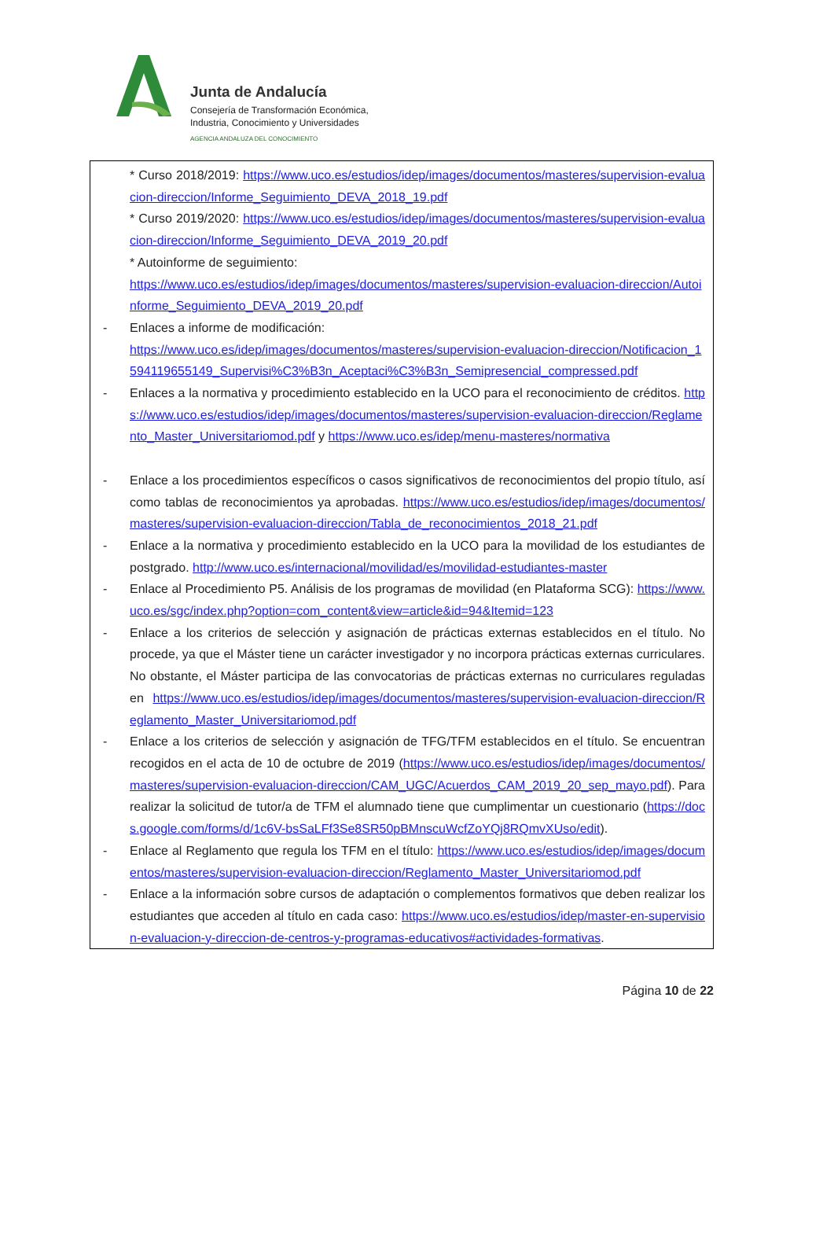Junta de Andalucía
Consejería de Transformación Económica,
Industria, Conocimiento y Universidades
AGENCIA ANDALUZA DEL CONOCIMIENTO
* Curso 2018/2019: https://www.uco.es/estudios/idep/images/documentos/masteres/supervision-evaluacion-direccion/Informe_Seguimiento_DEVA_2018_19.pdf
* Curso 2019/2020: https://www.uco.es/estudios/idep/images/documentos/masteres/supervision-evaluacion-direccion/Informe_Seguimiento_DEVA_2019_20.pdf
* Autoinforme de seguimiento:
https://www.uco.es/estudios/idep/images/documentos/masteres/supervision-evaluacion-direccion/Autoinforme_Seguimiento_DEVA_2019_20.pdf
- Enlaces a informe de modificación:
https://www.uco.es/idep/images/documentos/masteres/supervision-evaluacion-direccion/Notificacion_1594119655149_Supervisi%C3%B3n_Aceptaci%C3%B3n_Semipresencial_compressed.pdf
- Enlaces a la normativa y procedimiento establecido en la UCO para el reconocimiento de créditos. https://www.uco.es/estudios/idep/images/documentos/masteres/supervision-evaluacion-direccion/Reglamento_Master_Universitariomod.pdf y https://www.uco.es/idep/menu-masteres/normativa
- Enlace a los procedimientos específicos o casos significativos de reconocimientos del propio título, así como tablas de reconocimientos ya aprobadas. https://www.uco.es/estudios/idep/images/documentos/masteres/supervision-evaluacion-direccion/Tabla_de_reconocimientos_2018_21.pdf
- Enlace a la normativa y procedimiento establecido en la UCO para la movilidad de los estudiantes de postgrado. http://www.uco.es/internacional/movilidad/es/movilidad-estudiantes-master
- Enlace al Procedimiento P5. Análisis de los programas de movilidad (en Plataforma SCG): https://www.uco.es/sgc/index.php?option=com_content&view=article&id=94&Itemid=123
- Enlace a los criterios de selección y asignación de prácticas externas establecidos en el título. No procede, ya que el Máster tiene un carácter investigador y no incorpora prácticas externas curriculares. No obstante, el Máster participa de las convocatorias de prácticas externas no curriculares reguladas en https://www.uco.es/estudios/idep/images/documentos/masteres/supervision-evaluacion-direccion/Reglamento_Master_Universitariomod.pdf
- Enlace a los criterios de selección y asignación de TFG/TFM establecidos en el título. Se encuentran recogidos en el acta de 10 de octubre de 2019 (https://www.uco.es/estudios/idep/images/documentos/masteres/supervision-evaluacion-direccion/CAM_UGC/Acuerdos_CAM_2019_20_sep_mayo.pdf). Para realizar la solicitud de tutor/a de TFM el alumnado tiene que cumplimentar un cuestionario (https://docs.google.com/forms/d/1c6V-bsSaLFf3Se8SR50pBMnscuWcfZoYQj8RQmvXUso/edit).
- Enlace al Reglamento que regula los TFM en el título: https://www.uco.es/estudios/idep/images/documentos/masteres/supervision-evaluacion-direccion/Reglamento_Master_Universitariomod.pdf
- Enlace a la información sobre cursos de adaptación o complementos formativos que deben realizar los estudiantes que acceden al título en cada caso: https://www.uco.es/estudios/idep/master-en-supervision-evaluacion-y-direccion-de-centros-y-programas-educativos#actividades-formativas.
Página 10 de 22